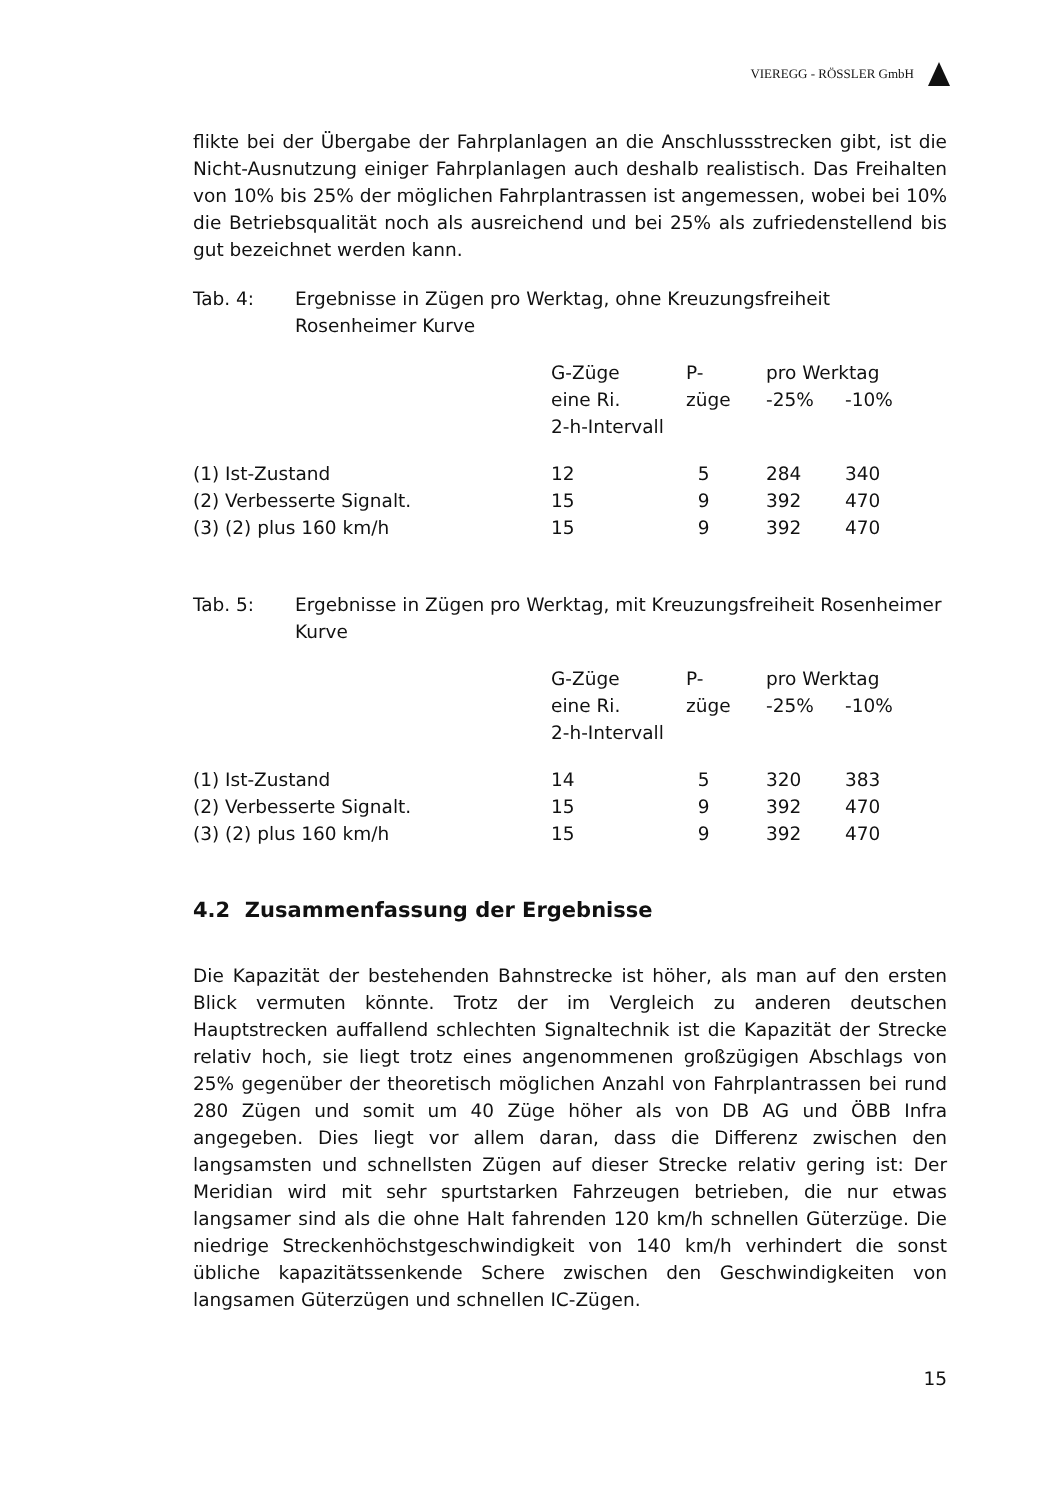VIEREGG - RÖSSLER GmbH
flikte bei der Übergabe der Fahrplanlagen an die Anschlussstrecken gibt, ist die Nicht-Ausnutzung einiger Fahrplanlagen auch deshalb realistisch. Das Freihalten von 10% bis 25% der möglichen Fahrplantrassen ist angemessen, wobei bei 10% die Betriebsqualität noch als ausreichend und bei 25% als zufriedenstellend bis gut bezeichnet werden kann.
Tab. 4: Ergebnisse in Zügen pro Werktag, ohne Kreuzungsfreiheit Rosenheimer Kurve
| | G-Züge eine Ri. 2-h-Intervall | P- züge | pro Werktag -25% -10% | |
| --- | --- | --- | --- | --- |
| (1) Ist-Zustand | 12 | 5 | 284 | 340 |
| (2) Verbesserte Signalt. | 15 | 9 | 392 | 470 |
| (3) (2) plus 160 km/h | 15 | 9 | 392 | 470 |
Tab. 5: Ergebnisse in Zügen pro Werktag, mit Kreuzungsfreiheit Rosenheimer Kurve
| | G-Züge eine Ri. 2-h-Intervall | P- züge | pro Werktag -25% -10% | |
| --- | --- | --- | --- | --- |
| (1) Ist-Zustand | 14 | 5 | 320 | 383 |
| (2) Verbesserte Signalt. | 15 | 9 | 392 | 470 |
| (3) (2) plus 160 km/h | 15 | 9 | 392 | 470 |
4.2 Zusammenfassung der Ergebnisse
Die Kapazität der bestehenden Bahnstrecke ist höher, als man auf den ersten Blick vermuten könnte. Trotz der im Vergleich zu anderen deutschen Hauptstrecken auffallend schlechten Signaltechnik ist die Kapazität der Strecke relativ hoch, sie liegt trotz eines angenommenen großzügigen Abschlags von 25% gegenüber der theoretisch möglichen Anzahl von Fahrplantrassen bei rund 280 Zügen und somit um 40 Züge höher als von DB AG und ÖBB Infra angegeben. Dies liegt vor allem daran, dass die Differenz zwischen den langsamsten und schnellsten Zügen auf dieser Strecke relativ gering ist: Der Meridian wird mit sehr spurtstarken Fahrzeugen betrieben, die nur etwas langsamer sind als die ohne Halt fahrenden 120 km/h schnellen Güterzüge. Die niedrige Streckenhöchstgeschwindigkeit von 140 km/h verhindert die sonst übliche kapazitätssenkende Schere zwischen den Geschwindigkeiten von langsamen Güterzügen und schnellen IC-Zügen.
15